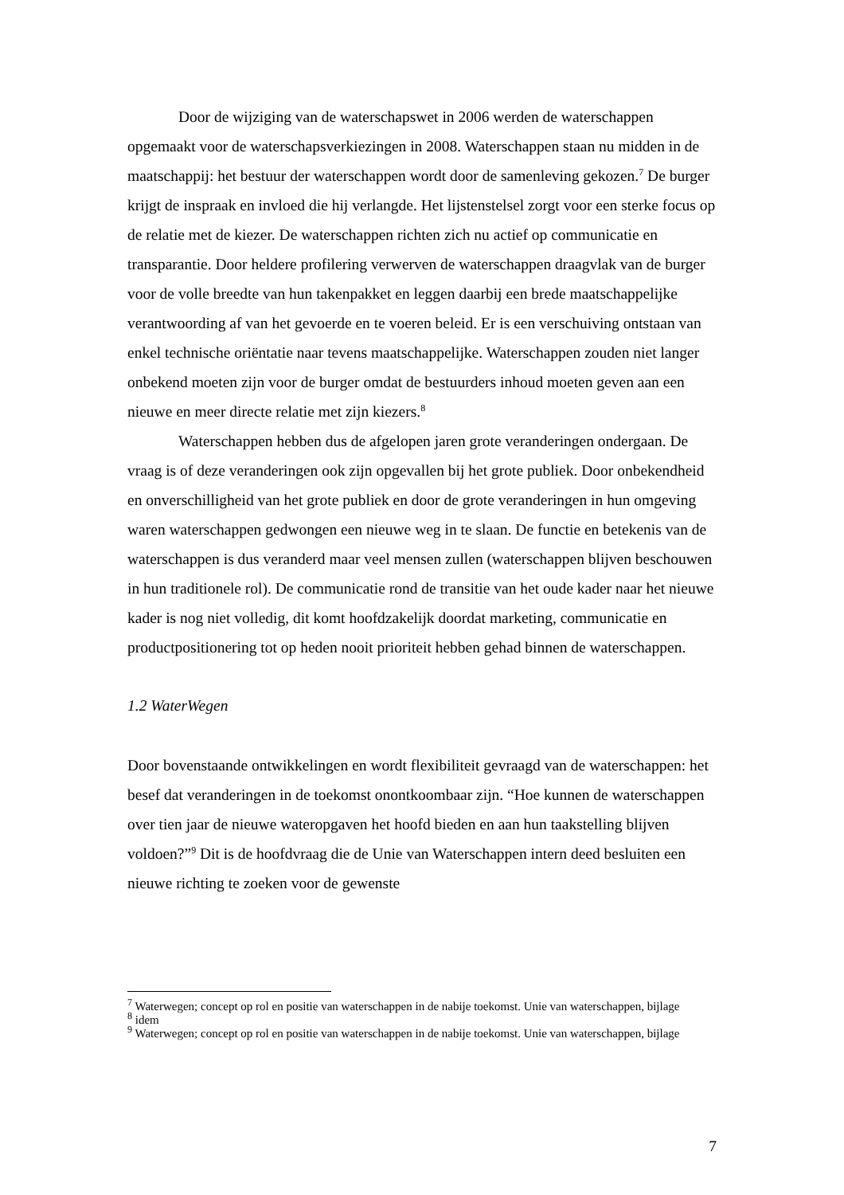Door de wijziging van de waterschapswet in 2006 werden de waterschappen opgemaakt voor de waterschapsverkiezingen in 2008. Waterschappen staan nu midden in de maatschappij: het bestuur der waterschappen wordt door de samenleving gekozen.<sup>7</sup> De burger krijgt de inspraak en invloed die hij verlangde. Het lijstenstelsel zorgt voor een sterke focus op de relatie met de kiezer. De waterschappen richten zich nu actief op communicatie en transparantie. Door heldere profilering verwerven de waterschappen draagvlak van de burger voor de volle breedte van hun takenpakket en leggen daarbij een brede maatschappelijke verantwoording af van het gevoerde en te voeren beleid. Er is een verschuiving ontstaan van enkel technische oriëntatie naar tevens maatschappelijke. Waterschappen zouden niet langer onbekend moeten zijn voor de burger omdat de bestuurders inhoud moeten geven aan een nieuwe en meer directe relatie met zijn kiezers.<sup>8</sup>
Waterschappen hebben dus de afgelopen jaren grote veranderingen ondergaan. De vraag is of deze veranderingen ook zijn opgevallen bij het grote publiek. Door onbekendheid en onverschilligheid van het grote publiek en door de grote veranderingen in hun omgeving waren waterschappen gedwongen een nieuwe weg in te slaan. De functie en betekenis van de waterschappen is dus veranderd maar veel mensen zullen (waterschappen blijven beschouwen in hun traditionele rol). De communicatie rond de transitie van het oude kader naar het nieuwe kader is nog niet volledig, dit komt hoofdzakelijk doordat marketing, communicatie en productpositionering tot op heden nooit prioriteit hebben gehad binnen de waterschappen.
1.2 WaterWegen
Door bovenstaande ontwikkelingen en wordt flexibiliteit gevraagd van de waterschappen: het besef dat veranderingen in de toekomst onontkoombaar zijn. “Hoe kunnen de waterschappen over tien jaar de nieuwe wateropgaven het hoofd bieden en aan hun taakstelling blijven voldoen?”<sup>9</sup> Dit is de hoofdvraag die de Unie van Waterschappen intern deed besluiten een nieuwe richting te zoeken voor de gewenste
<sup>7</sup> Waterwegen; concept op rol en positie van waterschappen in de nabije toekomst. Unie van waterschappen, bijlage
<sup>8</sup> idem
<sup>9</sup> Waterwegen; concept op rol en positie van waterschappen in de nabije toekomst. Unie van waterschappen, bijlage
7